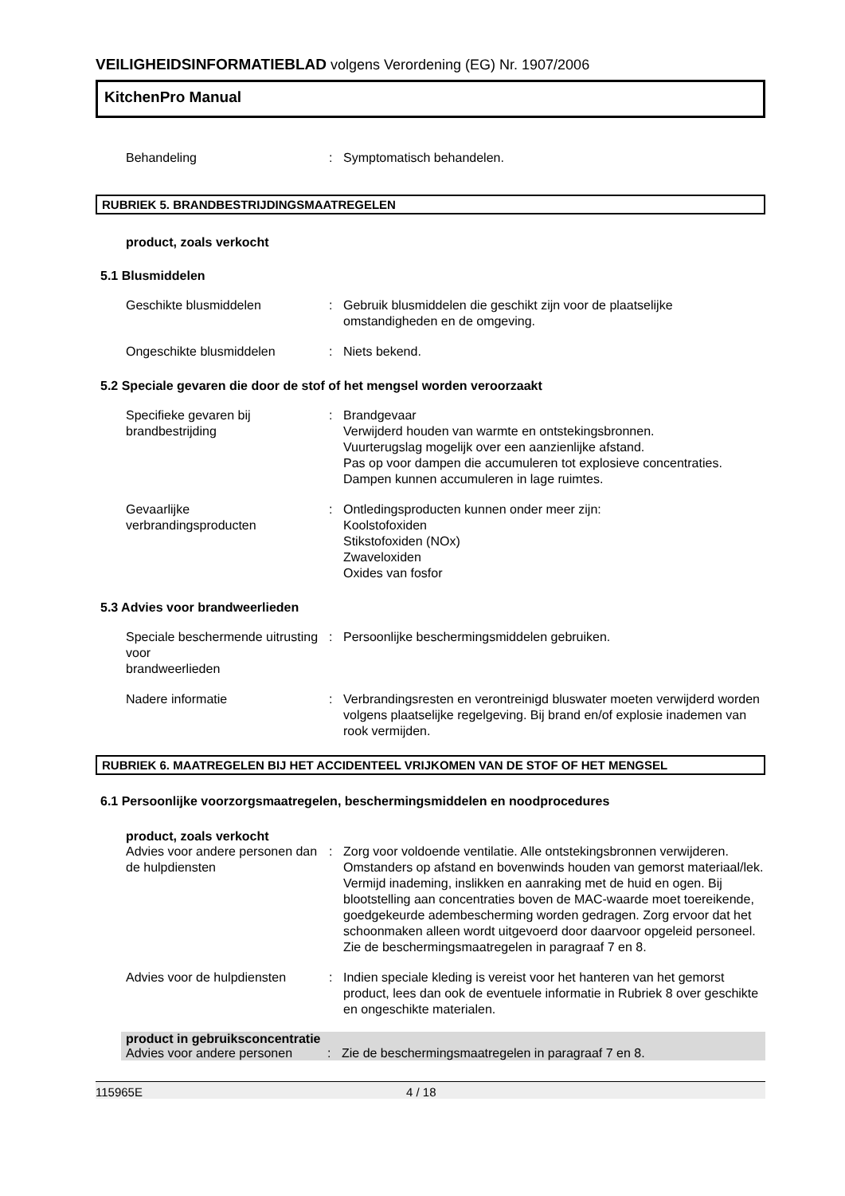VEILIGHEIDSINFORMATIEBLAD volgens Verordening (EG) Nr. 1907/2006
KitchenPro Manual
Behandeling : Symptomatisch behandelen.
RUBRIEK 5. BRANDBESTRIJDINGSMAATREGELEN
product, zoals verkocht
5.1 Blusmiddelen
Geschikte blusmiddelen : Gebruik blusmiddelen die geschikt zijn voor de plaatselijke omstandigheden en de omgeving.
Ongeschikte blusmiddelen : Niets bekend.
5.2 Speciale gevaren die door de stof of het mengsel worden veroorzaakt
Specifieke gevaren bij brandbestrijding
: Brandgevaar
Verwijderd houden van warmte en ontstekingsbronnen.
Vuurterugslag mogelijk over een aanzienlijke afstand.
Pas op voor dampen die accumuleren tot explosieve concentraties. Dampen kunnen accumuleren in lage ruimtes.
Gevaarlijke
verbrandingsproducten
: Ontledingsproducten kunnen onder meer zijn:
Koolstofoxiden
Stikstofoxiden (NOx)
Zwaveloxiden
Oxides van fosfor
5.3 Advies voor brandweerlieden
Speciale beschermende uitrusting voor
brandweerlieden
: Persoonlijke beschermingsmiddelen gebruiken.
Nadere informatie : Verbrandingsresten en verontreinigd bluswater moeten verwijderd worden volgens plaatselijke regelgeving. Bij brand en/of explosie inademen van rook vermijden.
RUBRIEK 6. MAATREGELEN BIJ HET ACCIDENTEEL VRIJKOMEN VAN DE STOF OF HET MENGSEL
6.1 Persoonlijke voorzorgsmaatregelen, beschermingsmiddelen en noodprocedures
product, zoals verkocht
Advies voor andere personen dan de hulpdiensten
: Zorg voor voldoende ventilatie. Alle ontstekingsbronnen verwijderen. Omstanders op afstand en bovenwinds houden van gemorst materiaal/lek. Vermijd inademing, inslikken en aanraking met de huid en ogen. Bij blootstelling aan concentraties boven de MAC-waarde moet toereikende, goedgekeurde adembescherming worden gedragen. Zorg ervoor dat het schoonmaken alleen wordt uitgevoerd door daarvoor opgeleid personeel. Zie de beschermingsmaatregelen in paragraaf 7 en 8.
Advies voor de hulpdiensten
: Indien speciale kleding is vereist voor het hanteren van het gemorst product, lees dan ook de eventuele informatie in Rubriek 8 over geschikte en ongeschikte materialen.
product in gebruiksconcentratie
Advies voor andere personen
: Zie de beschermingsmaatregelen in paragraaf 7 en 8.
115965E 4 / 18